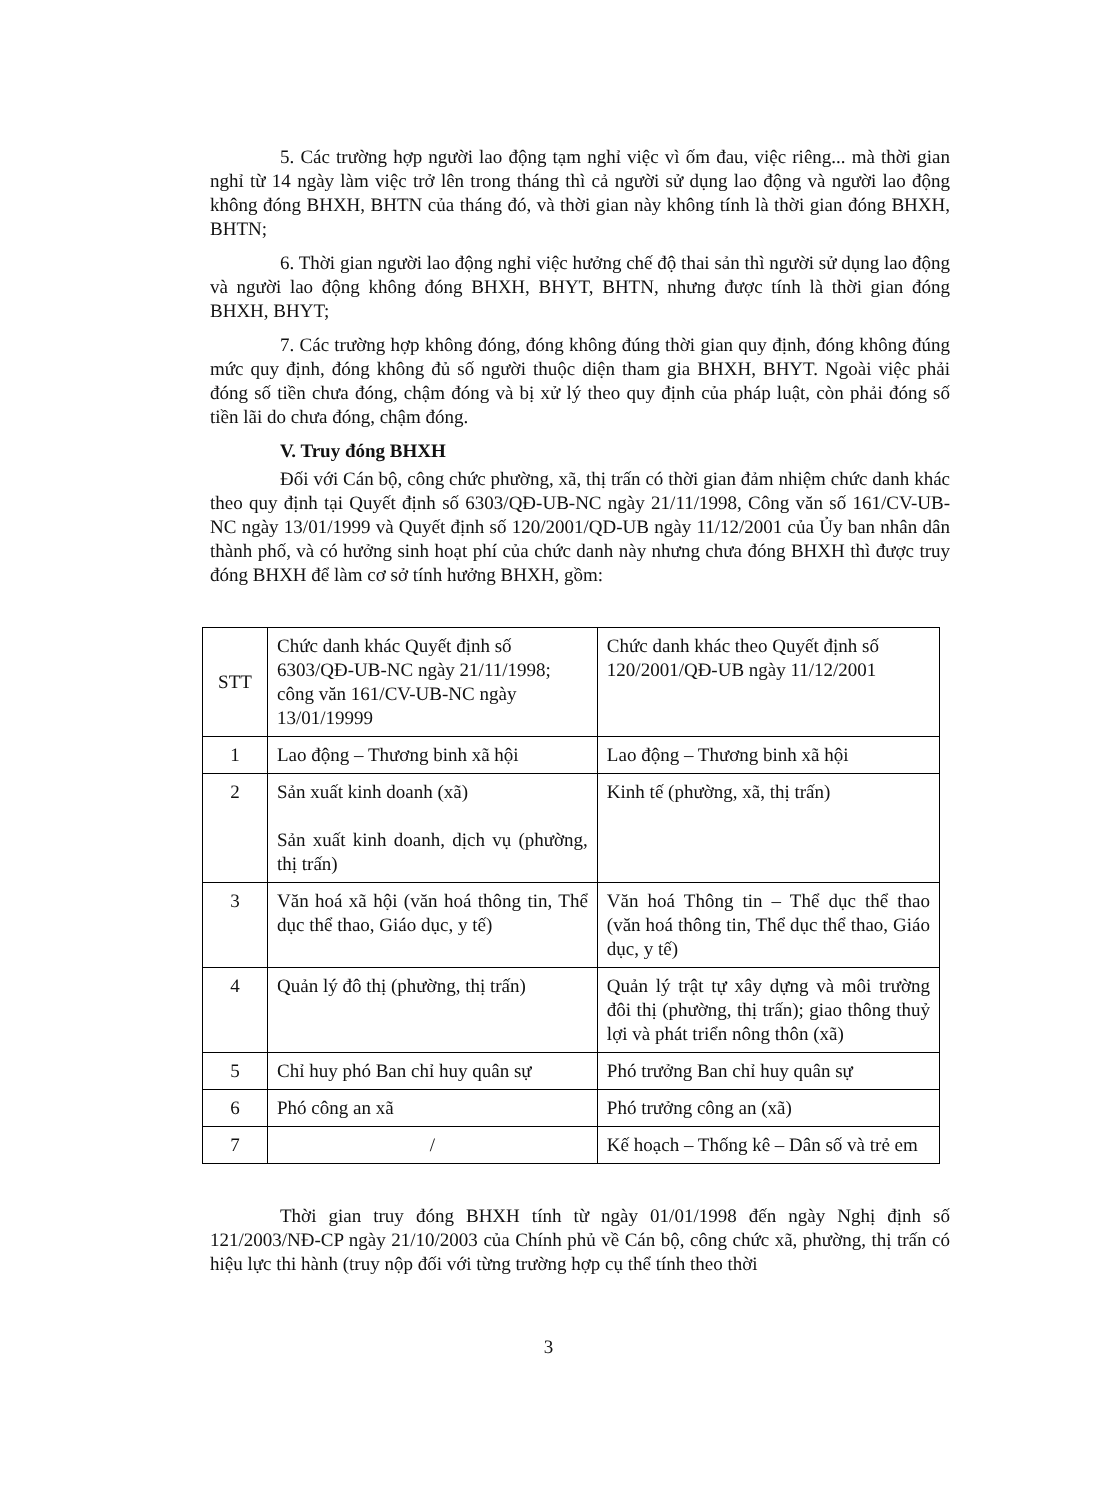5. Các trường hợp người lao động tạm nghỉ việc vì ốm đau, việc riêng... mà thời gian nghỉ từ 14 ngày làm việc trở lên trong tháng thì cả người sử dụng lao động và người lao động không đóng BHXH, BHTN của tháng đó, và thời gian này không tính là thời gian đóng BHXH, BHTN;
6. Thời gian người lao động nghỉ việc hưởng chế độ thai sản thì người sử dụng lao động và người lao động không đóng BHXH, BHYT, BHTN, nhưng được tính là thời gian đóng BHXH, BHYT;
7. Các trường hợp không đóng, đóng không đúng thời gian quy định, đóng không đúng mức quy định, đóng không đủ số người thuộc diện tham gia BHXH, BHYT. Ngoài việc phải đóng số tiền chưa đóng, chậm đóng và bị xử lý theo quy định của pháp luật, còn phải đóng số tiền lãi do chưa đóng, chậm đóng.
V. Truy đóng BHXH
Đối với Cán bộ, công chức phường, xã, thị trấn có thời gian đảm nhiệm chức danh khác theo quy định tại Quyết định số 6303/QĐ-UB-NC ngày 21/11/1998, Công văn số 161/CV-UB-NC ngày 13/01/1999 và Quyết định số 120/2001/QD-UB ngày 11/12/2001 của Ủy ban nhân dân thành phố, và có hưởng sinh hoạt phí của chức danh này nhưng chưa đóng BHXH thì được truy đóng BHXH để làm cơ sở tính hưởng BHXH, gồm:
| STT | Chức danh khác Quyết định số 6303/QĐ-UB-NC ngày 21/11/1998; công văn 161/CV-UB-NC ngày 13/01/19999 | Chức danh khác theo Quyết định số 120/2001/QĐ-UB ngày 11/12/2001 |
| 1 | Lao động – Thương binh xã hội | Lao động – Thương binh xã hội |
| 2 | Sản xuất kinh doanh (xã) Sản xuất kinh doanh, dịch vụ (phường, thị trấn) | Kinh tế (phường, xã, thị trấn) |
| 3 | Văn hoá xã hội (văn hoá thông tin, Thể dục thể thao, Giáo dục, y tế) | Văn hoá Thông tin – Thể dục thể thao (văn hoá thông tin, Thể dục thể thao, Giáo dục, y tế) |
| 4 | Quản lý đô thị (phường, thị trấn) | Quản lý trật tự xây dựng và môi trường đôi thị (phường, thị trấn); giao thông thuỷ lợi và phát triển nông thôn (xã) |
| 5 | Chỉ huy phó Ban chỉ huy quân sự | Phó trưởng Ban chỉ huy quân sự |
| 6 | Phó công an xã | Phó trưởng công an (xã) |
| 7 | / | Kế hoạch – Thống kê – Dân số và trẻ em |
Thời gian truy đóng BHXH tính từ ngày 01/01/1998 đến ngày Nghị định số 121/2003/NĐ-CP ngày 21/10/2003 của Chính phủ về Cán bộ, công chức xã, phường, thị trấn có hiệu lực thi hành (truy nộp đối với từng trường hợp cụ thể tính theo thời
3